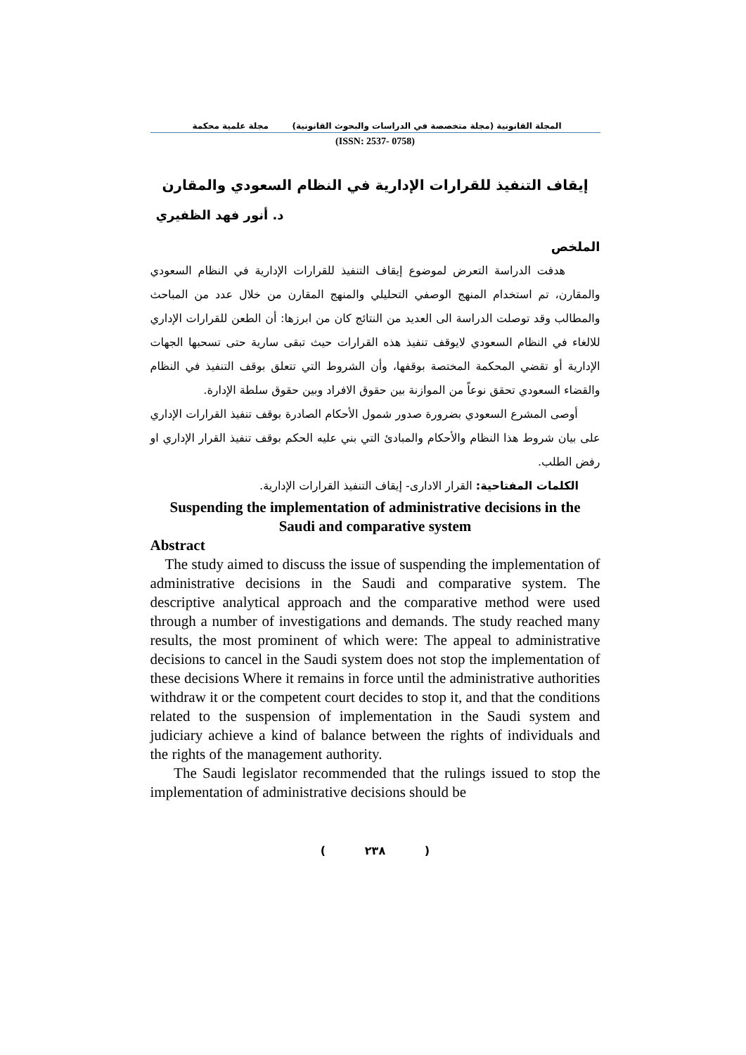المجلة القانونية (مجلة متخصصة في الدراسات والبحوث القانونية) مجلة علمية محكمة
(ISSN: 2537- 0758)
إيقاف التنفيذ للقرارات الإدارية في النظام السعودي والمقارن
د. أنور فهد الظفيري
الملخص
هدفت الدراسة التعرض لموضوع إيقاف التنفيذ للقرارات الإدارية في النظام السعودي والمقارن، تم استخدام المنهج الوصفي التحليلي والمنهج المقارن من خلال عدد من المباحث والمطالب وقد توصلت الدراسة الى العديد من النتائج كان من ابرزها: أن الطعن للقرارات الإداري للالغاء في النظام السعودي لايوقف تنفيذ هذه القرارات حيث تبقى سارية حتى تسحبها الجهات الإدارية أو تقضي المحكمة المختصة بوقفها، وأن الشروط التي تتعلق بوقف التنفيذ في النظام والقضاء السعودي تحقق نوعاً من الموازنة بين حقوق الافراد وبين حقوق سلطة الإدارة.
أوصى المشرع السعودي بضرورة صدور شمول الأحكام الصادرة بوقف تنفيذ القرارات الإداري على بيان شروط هذا النظام والأحكام والمبادئ التي بني عليه الحكم بوقف تنفيذ القرار الإداري او رفض الطلب.
الكلمات المفتاحية: القرار الادارى- إيقاف التنفيذ القرارات الإدارية.
Suspending the implementation of administrative decisions in the Saudi and comparative system
Abstract
The study aimed to discuss the issue of suspending the implementation of administrative decisions in the Saudi and comparative system. The descriptive analytical approach and the comparative method were used through a number of investigations and demands. The study reached many results, the most prominent of which were: The appeal to administrative decisions to cancel in the Saudi system does not stop the implementation of these decisions Where it remains in force until the administrative authorities withdraw it or the competent court decides to stop it, and that the conditions related to the suspension of implementation in the Saudi system and judiciary achieve a kind of balance between the rights of individuals and the rights of the management authority.
The Saudi legislator recommended that the rulings issued to stop the implementation of administrative decisions should be
( ٢٣٨ )